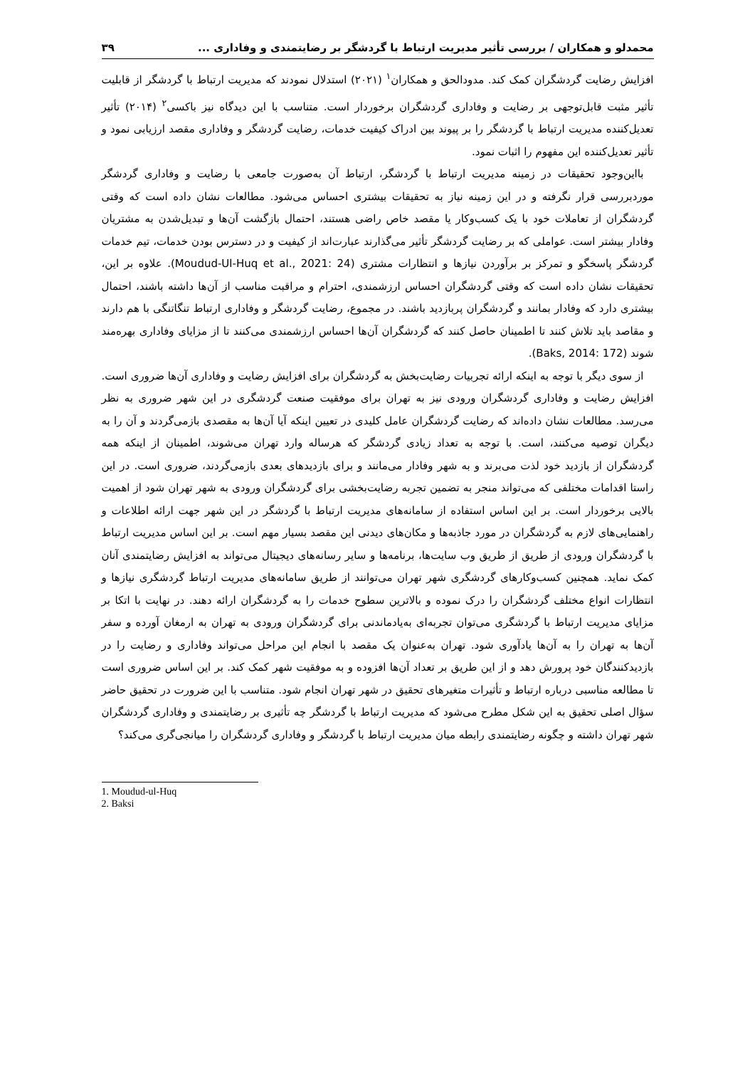محمدلو و همکاران / بررسی تأثیر مدیریت ارتباط با گردشگر بر رضایتمندی و وفاداری ... ۳۹
افزایش رضایت گردشگران کمک کند. مدودالحق و همکاران<sup>۱</sup> (۲۰۲۱) استدلال نمودند که مدیریت ارتباط با گردشگر از قابلیت تأثیر مثبت قابل‌توجهی بر رضایت و وفاداری گردشگران برخوردار است. متناسب با این دیدگاه نیز باکسی<sup>۲</sup> (۲۰۱۴) تأثیر تعدیل‌کننده مدیریت ارتباط با گردشگر را بر پیوند بین ادراک کیفیت خدمات، رضایت گردشگر و وفاداری مقصد ارزیابی نمود و تأثیر تعدیل‌کننده این مفهوم را اثبات نمود.
بااین‌وجود تحقیقات در زمینه مدیریت ارتباط با گردشگر، ارتباط آن به‌صورت جامعی با رضایت و وفاداری گردشگر موردبررسی قرار نگرفته و در این زمینه نیاز به تحقیقات بیشتری احساس می‌شود. مطالعات نشان داده است که وقتی گردشگران از تعاملات خود با یک کسب‌وکار یا مقصد خاص راضی هستند، احتمال بازگشت آن‌ها و تبدیل‌شدن به مشتریان وفادار بیشتر است. عواملی که بر رضایت گردشگر تأثیر می‌گذارند عبارت‌اند از کیفیت و در دسترس بودن خدمات، تیم خدمات گردشگر پاسخگو و تمرکز بر برآوردن نیازها و انتظارات مشتری (Moudud-Ul-Huq et al., 2021: 24). علاوه بر این، تحقیقات نشان داده است که وقتی گردشگران احساس ارزشمندی، احترام و مراقبت مناسب از آن‌ها داشته باشند، احتمال بیشتری دارد که وفادار بمانند و گردشگران پربازدید باشند. در مجموع، رضایت گردشگر و وفاداری ارتباط تنگاتنگی با هم دارند و مقاصد باید تلاش کنند تا اطمینان حاصل کنند که گردشگران آن‌ها احساس ارزشمندی می‌کنند تا از مزایای وفاداری بهره‌مند شوند (Baks, 2014: 172).
از سوی دیگر با توجه به اینکه ارائه تجربیات رضایت‌بخش به گردشگران برای افزایش رضایت و وفاداری آن‌ها ضروری است. افزایش رضایت و وفاداری گردشگران ورودی نیز به تهران برای موفقیت صنعت گردشگری در این شهر ضروری به نظر می‌رسد. مطالعات نشان داده‌اند که رضایت گردشگران عامل کلیدی در تعیین اینکه آیا آن‌ها به مقصدی بازمی‌گردند و آن را به دیگران توصیه می‌کنند، است. با توجه به تعداد زیادی گردشگر که هرساله وارد تهران می‌شوند، اطمینان از اینکه همه گردشگران از بازدید خود لذت می‌برند و به شهر وفادار می‌مانند و برای بازدیدهای بعدی بازمی‌گردند، ضروری است. در این راستا اقدامات مختلفی که می‌تواند منجر به تضمین تجربه رضایت‌بخشی برای گردشگران ورودی به شهر تهران شود از اهمیت بالایی برخوردار است. بر این اساس استفاده از سامانه‌های مدیریت ارتباط با گردشگر در این شهر جهت ارائه اطلاعات و راهنمایی‌های لازم به گردشگران در مورد جاذبه‌ها و مکان‌های دیدنی این مقصد بسیار مهم است. بر این اساس مدیریت ارتباط با گردشگران ورودی از طریق از طریق وب سایت‌ها، برنامه‌ها و سایر رسانه‌های دیجیتال می‌تواند به افزایش رضایتمندی آنان کمک نماید. همچنین کسب‌وکارهای گردشگری شهر تهران می‌توانند از طریق سامانه‌های مدیریت ارتباط گردشگری نیازها و انتظارات انواع مختلف گردشگران را درک نموده و بالاترین سطوح خدمات را به گردشگران ارائه دهند. در نهایت با اتکا بر مزایای مدیریت ارتباط با گردشگری می‌توان تجربه‌ای به‌یادماندنی برای گردشگران ورودی به تهران به ارمغان آورده و سفر آن‌ها به تهران را به آن‌ها یادآوری شود. تهران به‌عنوان یک مقصد با انجام این مراحل می‌تواند وفاداری و رضایت را در بازدیدکنندگان خود پرورش دهد و از این طریق بر تعداد آن‌ها افزوده و به موفقیت شهر کمک کند. بر این اساس ضروری است تا مطالعه مناسبی درباره ارتباط و تأثیرات متغیرهای تحقیق در شهر تهران انجام شود. متناسب با این ضرورت در تحقیق حاضر سؤال اصلی تحقیق به این شکل مطرح می‌شود که مدیریت ارتباط با گردشگر چه تأثیری بر رضایتمندی و وفاداری گردشگران شهر تهران داشته و چگونه رضایتمندی رابطه میان مدیریت ارتباط با گردشگر و وفاداری گردشگران را میانجی‌گری می‌کند؟
1. Moudud-ul-Huq
2. Baksi